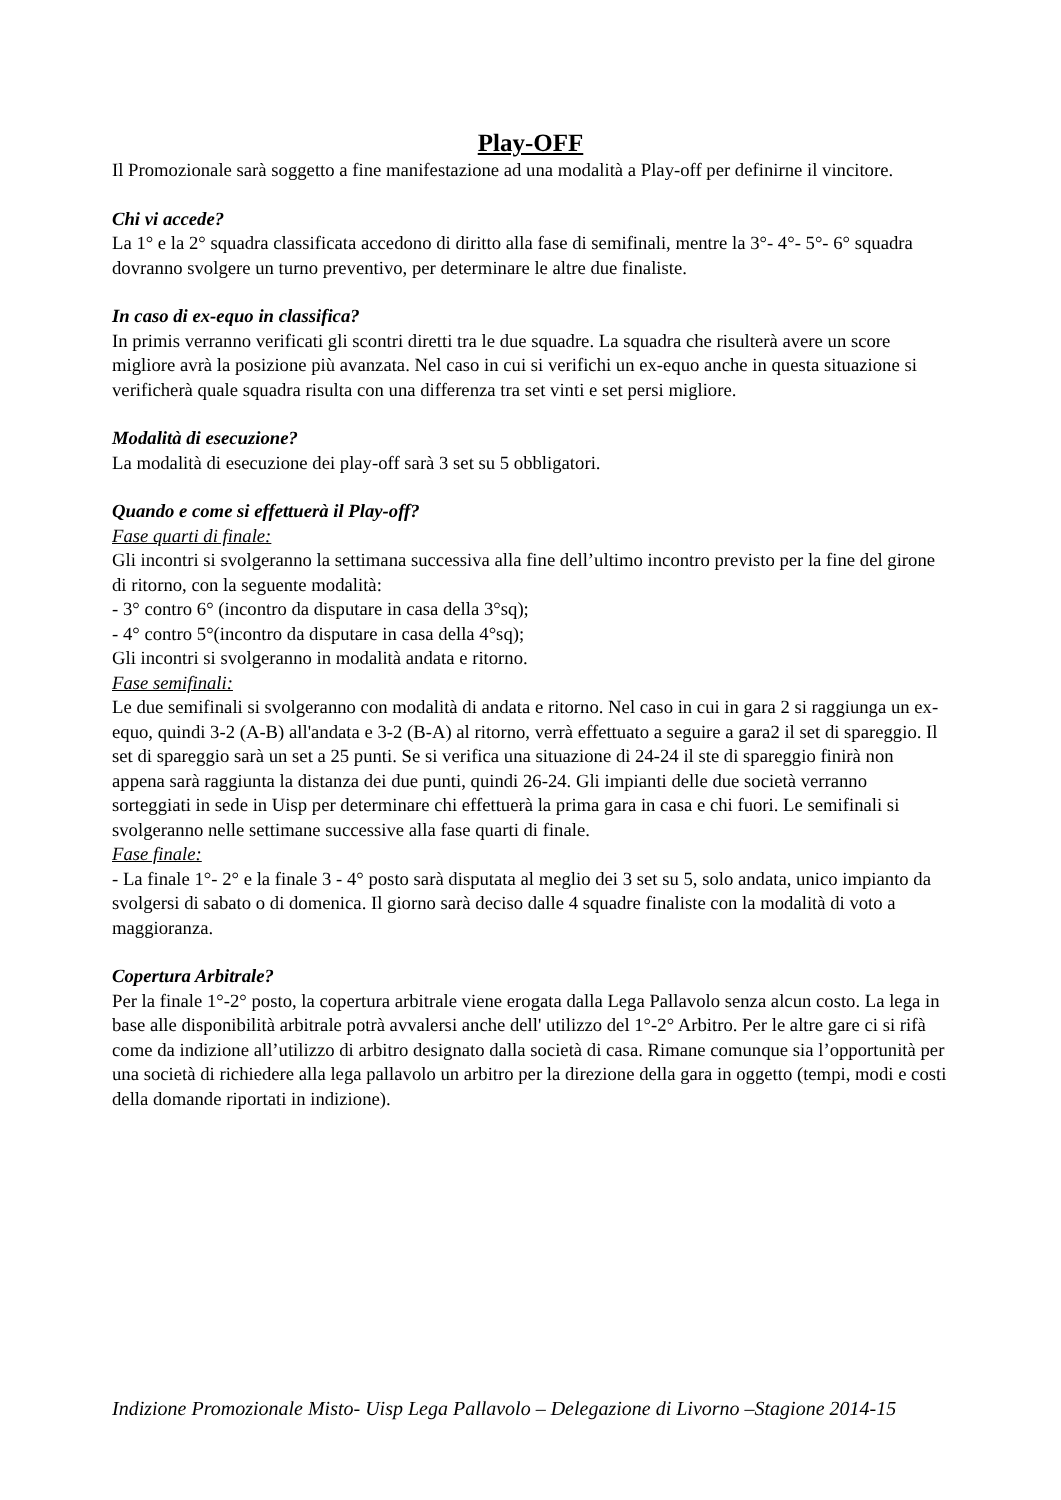Play-OFF
Il Promozionale sarà soggetto a fine manifestazione ad una modalità a Play-off per definirne il vincitore.
Chi vi accede?
La 1° e la 2° squadra classificata accedono di diritto alla fase di semifinali, mentre la 3°- 4°- 5°- 6° squadra dovranno svolgere un turno preventivo, per determinare le altre due finaliste.
In caso di ex-equo in classifica?
In primis verranno verificati gli scontri diretti tra le due squadre. La squadra che risulterà avere un score migliore avrà la posizione più avanzata. Nel caso in cui si verifichi un ex-equo anche in questa situazione si verificherà quale squadra risulta con una differenza tra set vinti e set persi migliore.
Modalità di esecuzione?
La modalità di esecuzione dei play-off sarà 3 set su 5 obbligatori.
Quando e come si effettuerà il Play-off?
Fase quarti di finale:
Gli incontri si svolgeranno la settimana successiva alla fine dell’ultimo incontro previsto per la fine del girone di ritorno, con la seguente modalità:
- 3° contro 6° (incontro da disputare in casa della 3°sq);
- 4° contro 5°(incontro da disputare in casa della 4°sq);
Gli incontri si svolgeranno in modalità andata e ritorno.
Fase semifinali:
Le due semifinali si svolgeranno con modalità di andata e ritorno. Nel caso in cui in gara 2 si raggiunga un ex-equo, quindi 3-2 (A-B) all'andata e 3-2 (B-A) al ritorno, verrà effettuato a seguire a gara2 il set di spareggio. Il set di spareggio sarà un set a 25 punti. Se si verifica una situazione di 24-24 il ste di spareggio finirà non appena sarà raggiunta la distanza dei due punti, quindi 26-24. Gli impianti delle due società verranno sorteggiati in sede in Uisp per determinare chi effettuerà la prima gara in casa e chi fuori. Le semifinali si svolgeranno nelle settimane successive alla fase quarti di finale.
Fase finale:
- La finale 1°- 2° e la finale 3 - 4° posto sarà disputata al meglio dei 3 set su 5, solo andata, unico impianto da svolgersi di sabato o di domenica. Il giorno sarà deciso dalle 4 squadre finaliste con la modalità di voto a maggioranza.
Copertura Arbitrale?
Per la finale 1°-2° posto, la copertura arbitrale viene erogata dalla Lega Pallavolo senza alcun costo. La lega in base alle disponibilità arbitrale potrà avvalersi anche dell' utilizzo del 1°-2° Arbitro. Per le altre gare ci si rifà come da indizione all’utilizzo di arbitro designato dalla società di casa. Rimane comunque sia l’opportunità per una società di richiedere alla lega pallavolo un arbitro per la direzione della gara in oggetto (tempi, modi e costi della domande riportati in indizione).
Indizione Promozionale Misto- Uisp Lega Pallavolo – Delegazione di Livorno –Stagione 2014-15